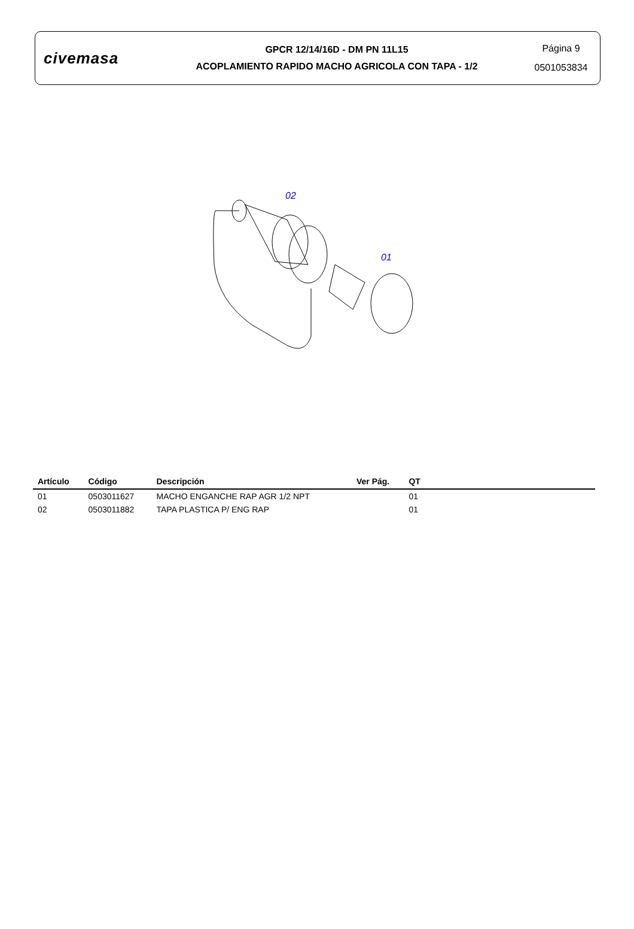civemasa
GPCR 12/14/16D - DM PN 11L15
ACOPLAMIENTO RAPIDO MACHO AGRICOLA CON TAPA - 1/2
Página 9
0501053834
02
01
| Artículo | Código | Descripción | Ver Pág. | QT | |
| --- | --- | --- | --- | --- | --- |
| 01 | 0503011627 | MACHO ENGANCHE RAP AGR 1/2 NPT | | 01 | |
| 02 | 0503011882 | TAPA PLASTICA P/ ENG RAP | | 01 | |